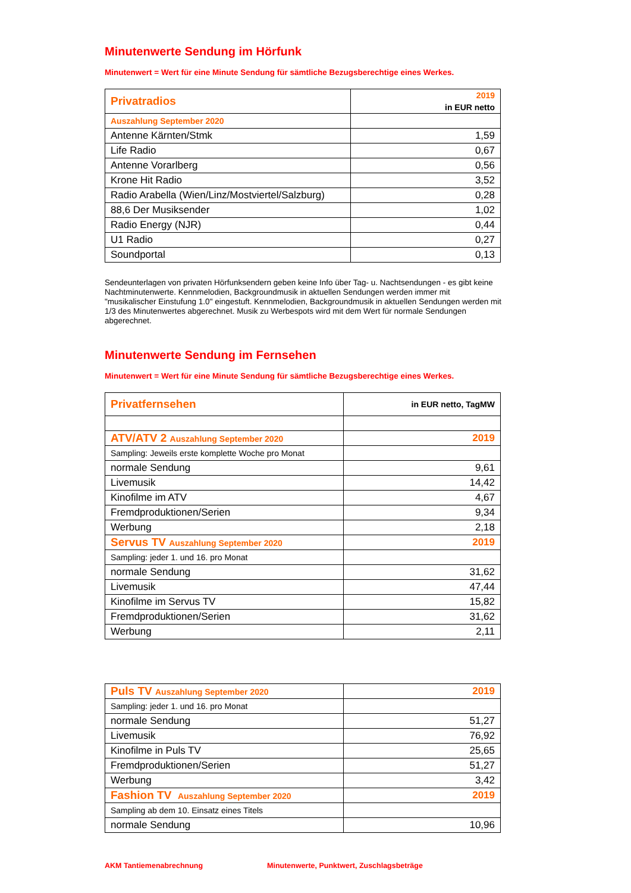Minutenwerte Sendung im Hörfunk
Minutenwert = Wert für eine Minute Sendung für sämtliche Bezugsberechtige eines Werkes.
| Privatradios | 2019 in EUR netto |
| Auszahlung September 2020 | |
| Antenne Kärnten/Stmk | 1,59 |
| Life Radio | 0,67 |
| Antenne Vorarlberg | 0,56 |
| Krone Hit Radio | 3,52 |
| Radio Arabella (Wien/Linz/Mostviertel/Salzburg) | 0,28 |
| 88,6 Der Musiksender | 1,02 |
| Radio Energy (NJR) | 0,44 |
| U1 Radio | 0,27 |
| Soundportal | 0,13 |
Sendeunterlagen von privaten Hörfunksendern geben keine Info über Tag- u. Nachtsendungen - es gibt keine Nachtminutenwerte. Kennmelodien, Backgroundmusik in aktuellen Sendungen werden immer mit "musikalischer Einstufung 1.0" eingestuft. Kennmelodien, Backgroundmusik in aktuellen Sendungen werden mit 1/3 des Minutenwertes abgerechnet. Musik zu Werbespots wird mit dem Wert für normale Sendungen abgerechnet.
Minutenwerte Sendung im Fernsehen
Minutenwert = Wert für eine Minute Sendung für sämtliche Bezugsberechtige eines Werkes.
| Privatfernsehen | in EUR netto, TagMW |
| ATV/ATV 2 Auszahlung September 2020 | 2019 |
| Sampling: Jeweils erste komplette Woche pro Monat | |
| normale Sendung | 9,61 |
| Livemusik | 14,42 |
| Kinofilme im ATV | 4,67 |
| Fremdproduktionen/Serien | 9,34 |
| Werbung | 2,18 |
| Servus TV Auszahlung September 2020 | 2019 |
| Sampling: jeder 1. und 16. pro Monat | |
| normale Sendung | 31,62 |
| Livemusik | 47,44 |
| Kinofilme im Servus TV | 15,82 |
| Fremdproduktionen/Serien | 31,62 |
| Werbung | 2,11 |
| Puls TV Auszahlung September 2020 | 2019 |
| Sampling: jeder 1. und 16. pro Monat | |
| normale Sendung | 51,27 |
| Livemusik | 76,92 |
| Kinofilme in Puls TV | 25,65 |
| Fremdproduktionen/Serien | 51,27 |
| Werbung | 3,42 |
| Fashion TV Auszahlung September 2020 | 2019 |
| Sampling ab dem 10. Einsatz eines Titels | |
| normale Sendung | 10,96 |
AKM Tantiemenabrechnung Minutenwerte, Punktwert, Zuschlagsbeträge